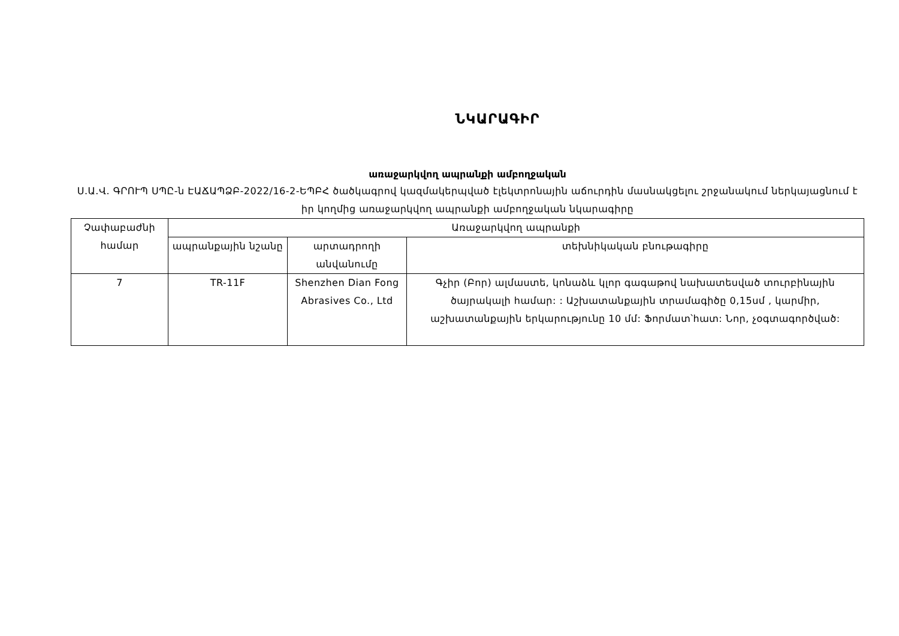ՆԿԱՐԱԳԻՐ
առաջարկվող ապրանքի ամբողջական
Ս.Ա.Վ. ԳՐՈՒՊ ՍՊԸ-ն ԷԱՃԱՊՁԲ-2022/16-2-ԵՊԲՀ ծածկագրով կազմակերպված էլեկտրոնային աճուրդին մասնակցելու շրջանակում ներկայացնում է իր կողմից առաջարկվող ապրանքի ամբողջական նկարագիրը
| Չափաբաժնի համար | Առաջարկվող ապրանքի | | |
| --- | --- | --- | --- |
| | ապրանքային նշանը | արտադրողի անվանումը | տեխնիկական բնութագիրը |
| 7 | TR-11F | Shenzhen Dian Fong Abrasives Co., Ltd | Գչիր (Բոր) ալմաստե, կոնաձև կլոր գագաթով նախատեսված տուրբինային ծայրակալի համար: : Աշխատանքային տրամագիծը 0,15սմ , կարմիր, աշխատանքային երկարությունը 10 մմ: Ֆորմատ՝հատ: Նոր, չօգտագործված: |